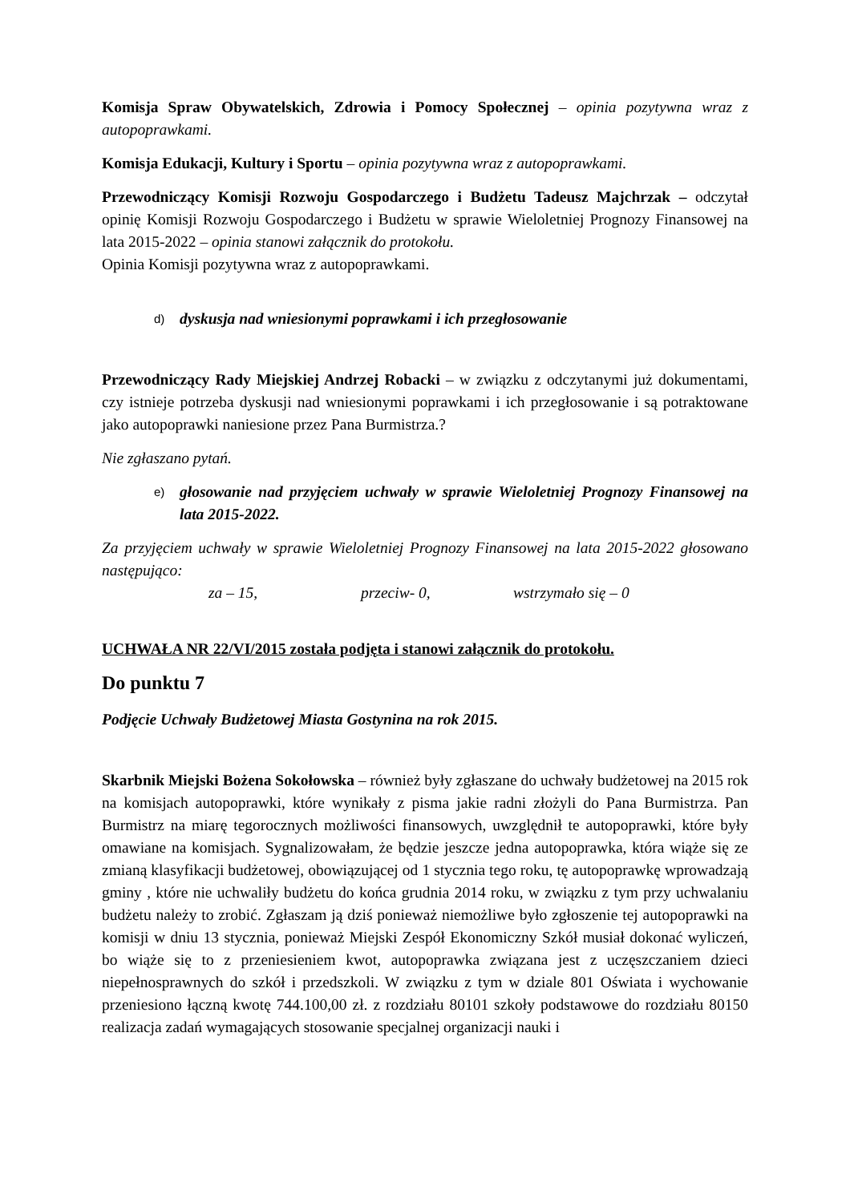Komisja Spraw Obywatelskich, Zdrowia i Pomocy Społecznej – opinia pozytywna wraz z autopoprawkami.
Komisja Edukacji, Kultury i Sportu – opinia pozytywna wraz z autopoprawkami.
Przewodniczący Komisji Rozwoju Gospodarczego i Budżetu Tadeusz Majchrzak – odczytał opinię Komisji Rozwoju Gospodarczego i Budżetu w sprawie Wieloletniej Prognozy Finansowej na lata 2015-2022 – opinia stanowi załącznik do protokołu.
Opinia Komisji pozytywna wraz z autopoprawkami.
d) dyskusja nad wniesionymi poprawkami i ich przegłosowanie
Przewodniczący Rady Miejskiej Andrzej Robacki – w związku z odczytanymi już dokumentami, czy istnieje potrzeba dyskusji nad wniesionymi poprawkami i ich przegłosowanie i są potraktowane jako autopoprawki naniesione przez Pana Burmistrza.?
Nie zgłaszano pytań.
e) głosowanie nad przyjęciem uchwały w sprawie Wieloletniej Prognozy Finansowej na lata 2015-2022.
Za przyjęciem uchwały w sprawie Wieloletniej Prognozy Finansowej na lata 2015-2022 głosowano następująco:
za – 15, przeciw- 0, wstrzymało się – 0
UCHWAŁA NR 22/VI/2015 została podjęta i stanowi załącznik do protokołu.
Do punktu 7
Podjęcie Uchwały Budżetowej Miasta Gostynina na rok 2015.
Skarbnik Miejski Bożena Sokołowska – również były zgłaszane do uchwały budżetowej na 2015 rok na komisjach autopoprawki, które wynikały z pisma jakie radni złożyli do Pana Burmistrza. Pan Burmistrz na miarę tegorocznych możliwości finansowych, uwzględnił te autopoprawki, które były omawiane na komisjach. Sygnalizowałam, że będzie jeszcze jedna autopoprawka, która wiąże się ze zmianą klasyfikacji budżetowej, obowiązującej od 1 stycznia tego roku, tę autopoprawkę wprowadzają gminy , które nie uchwaliły budżetu do końca grudnia 2014 roku, w związku z tym przy uchwalaniu budżetu należy to zrobić. Zgłaszam ją dziś ponieważ niemożliwe było zgłoszenie tej autopoprawki na komisji w dniu 13 stycznia, ponieważ Miejski Zespół Ekonomiczny Szkół musiał dokonać wyliczeń, bo wiąże się to z przeniesieniem kwot, autopoprawka związana jest z uczęszczaniem dzieci niepełnosprawnych do szkół i przedszkoli. W związku z tym w dziale 801 Oświata i wychowanie przeniesiono łączną kwotę 744.100,00 zł. z rozdziału 80101 szkoły podstawowe do rozdziału 80150 realizacja zadań wymagających stosowanie specjalnej organizacji nauki i